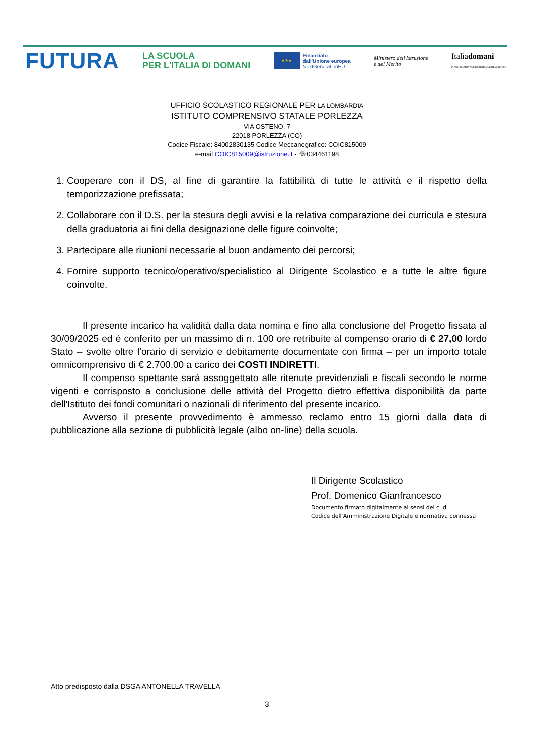FUTURA
LA SCUOLA
PER L'ITALIA DI DOMANI
★★★
Finanziato
dall'Unione europea
NextGenerationEU
Ministero dell'Istruzione
e del Merito
Italiadomani
PIANO NAZIONALE DI RIPRESA E RESILIENZA
UFFICIO SCOLASTICO REGIONALE PER LA LOMBARDIA
ISTITUTO COMPRENSIVO STATALE PORLEZZA
VIA OSTENO, 7
22018 PORLEZZA (CO)
Codice Fiscale: 84002830135 Codice Meccanografico: COIC815009
e-mail COIC815009@istruzione.it - ☏034461198
1. Cooperare con il DS, al fine di garantire la fattibilità di tutte le attività e il rispetto della temporizzazione prefissata;
2. Collaborare con il D.S. per la stesura degli avvisi e la relativa comparazione dei curricula e stesura della graduatoria ai fini della designazione delle figure coinvolte;
3. Partecipare alle riunioni necessarie al buon andamento dei percorsi;
4. Fornire supporto tecnico/operativo/specialistico al Dirigente Scolastico e a tutte le altre figure coinvolte.
Il presente incarico ha validità dalla data nomina e fino alla conclusione del Progetto fissata al 30/09/2025 ed è conferito per un massimo di n. 100 ore retribuite al compenso orario di € 27,00 lordo Stato – svolte oltre l'orario di servizio e debitamente documentate con firma – per un importo totale omnicomprensivo di € 2.700,00 a carico dei COSTI INDIRETTI.
Il compenso spettante sarà assoggettato alle ritenute previdenziali e fiscali secondo le norme vigenti e corrisposto a conclusione delle attività del Progetto dietro effettiva disponibilità da parte dell'Istituto dei fondi comunitari o nazionali di riferimento del presente incarico.
Avverso il presente provvedimento è ammesso reclamo entro 15 giorni dalla data di pubblicazione alla sezione di pubblicità legale (albo on-line) della scuola.
Il Dirigente Scolastico
Prof. Domenico Gianfrancesco
Documento firmato digitalmente ai sensi del c. d.
Codice dell'Amministrazione Digitale e normativa connessa
Atto predisposto dalla DSGA ANTONELLA TRAVELLA
3